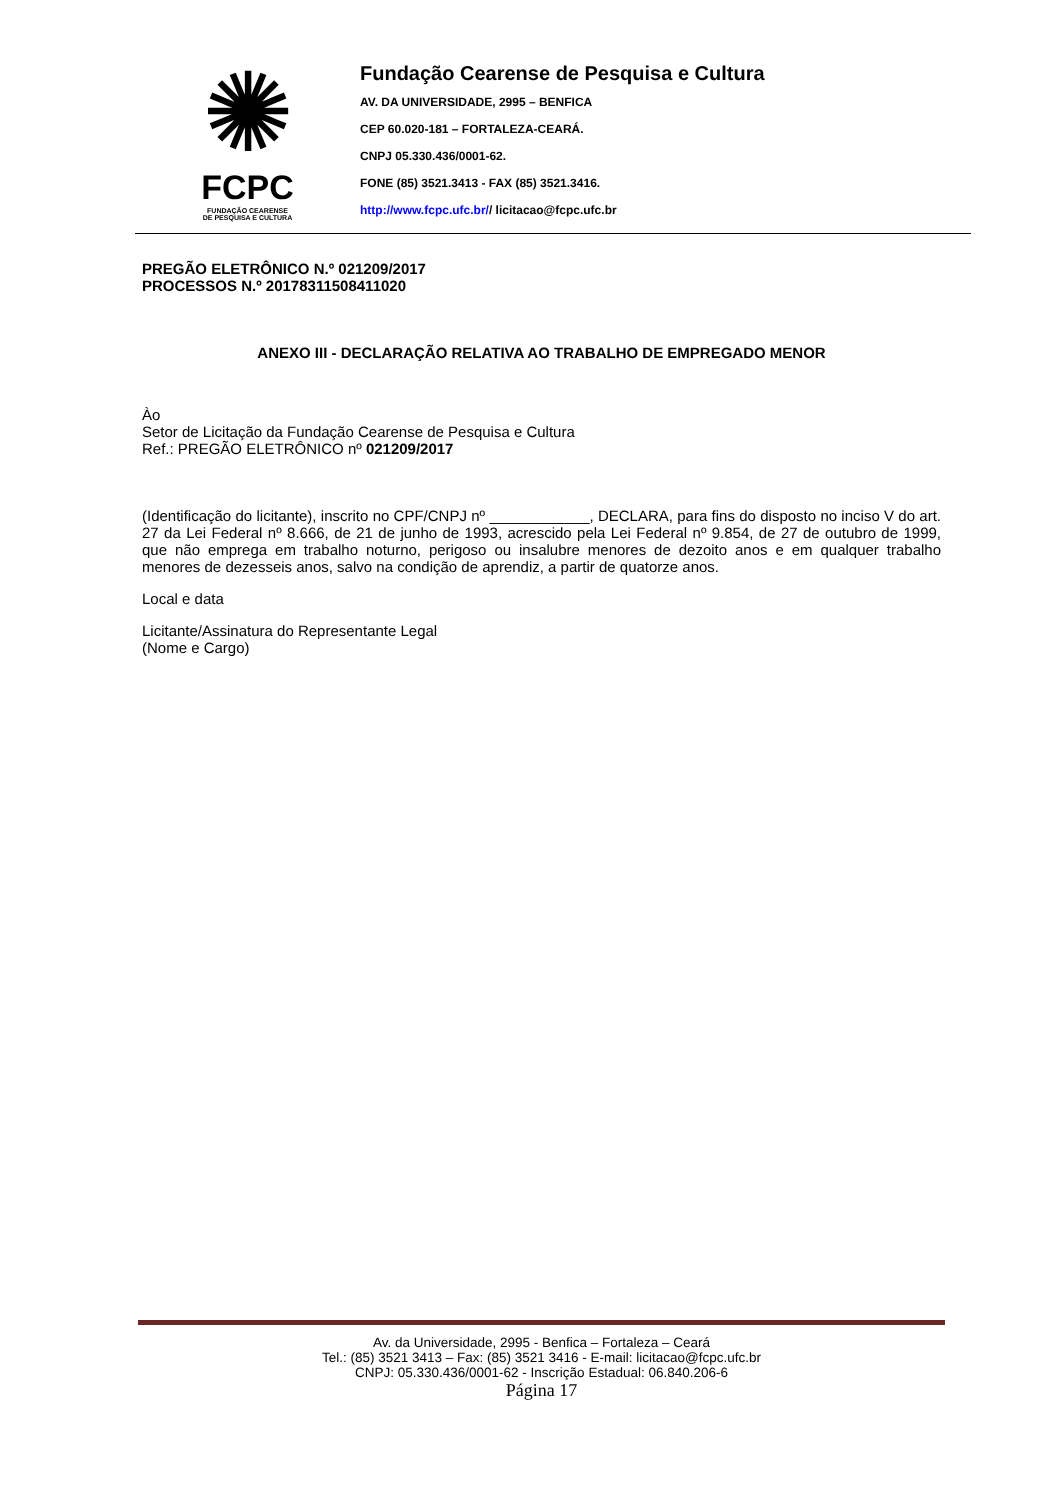✺
FCPC
FUNDAÇÃO CEARENSE
DE PESQUISA E CULTURA
Fundação Cearense de Pesquisa e Cultura
AV. DA UNIVERSIDADE, 2995 – BENFICA
CEP 60.020-181 – FORTALEZA-CEARÁ.
CNPJ 05.330.436/0001-62.
FONE (85) 3521.3413 - FAX (85) 3521.3416.
http://www.fcpc.ufc.br// licitacao@fcpc.ufc.br
PREGÃO ELETRÔNICO N.º 021209/2017
PROCESSOS N.º 20178311508411020
ANEXO III - DECLARAÇÃO RELATIVA AO TRABALHO DE EMPREGADO MENOR
Ào
Setor de Licitação da Fundação Cearense de Pesquisa e Cultura
Ref.: PREGÃO ELETRÔNICO nº 021209/2017
(Identificação do licitante), inscrito no CPF/CNPJ nº ____________, DECLARA, para fins do disposto no inciso V do art. 27 da Lei Federal nº 8.666, de 21 de junho de 1993, acrescido pela Lei Federal nº 9.854, de 27 de outubro de 1999, que não emprega em trabalho noturno, perigoso ou insalubre menores de dezoito anos e em qualquer trabalho menores de dezesseis anos, salvo na condição de aprendiz, a partir de quatorze anos.
Local e data
Licitante/Assinatura do Representante Legal
(Nome e Cargo)
Av. da Universidade, 2995 - Benfica – Fortaleza – Ceará
Tel.: (85) 3521 3413 – Fax: (85) 3521 3416 - E-mail: licitacao@fcpc.ufc.br
CNPJ: 05.330.436/0001-62 - Inscrição Estadual: 06.840.206-6
Página 17